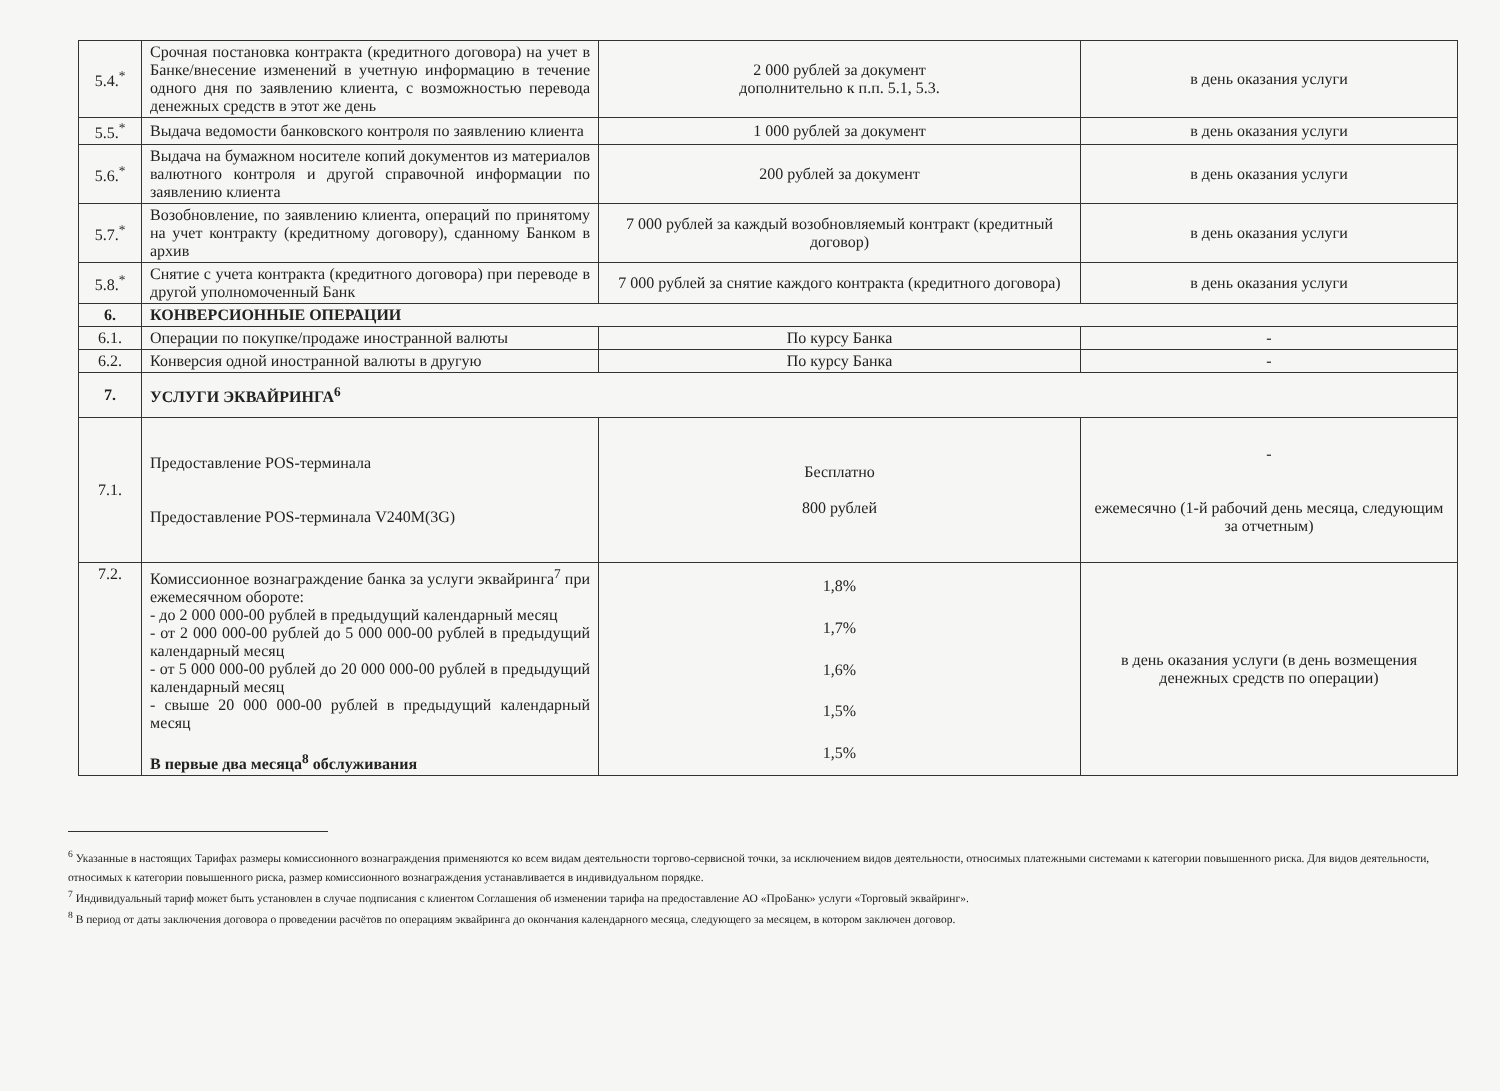| 5.4.<sup>*</sup> | Срочная постановка контракта (кредитного договора) на учет в Банке/внесение изменений в учетную информацию в течение одного дня по заявлению клиента, с возможностью перевода денежных средств в этот же день | 2 000 рублей за документ дополнительно к п.п. 5.1, 5.3. | в день оказания услуги |
| 5.5.<sup>*</sup> | Выдача ведомости банковского контроля по заявлению клиента | 1 000 рублей за документ | в день оказания услуги |
| 5.6.<sup>*</sup> | Выдача на бумажном носителе копий документов из материалов валютного контроля и другой справочной информации по заявлению клиента | 200 рублей за документ | в день оказания услуги |
| 5.7.<sup>*</sup> | Возобновление, по заявлению клиента, операций по принятому на учет контракту (кредитному договору), сданному Банком в архив | 7 000 рублей за каждый возобновляемый контракт (кредитный договор) | в день оказания услуги |
| 5.8.<sup>*</sup> | Снятие с учета контракта (кредитного договора) при переводе в другой уполномоченный Банк | 7 000 рублей за снятие каждого контракта (кредитного договора) | в день оказания услуги |
| 6. | КОНВЕРСИОННЫЕ ОПЕРАЦИИ | | |
| 6.1. | Операции по покупке/продаже иностранной валюты | По курсу Банка | - |
| 6.2. | Конверсия одной иностранной валюты в другую | По курсу Банка | - |
| 7. | УСЛУГИ ЭКВАЙРИНГА<sup>6</sup> | | |
| 7.1. | Предоставление POS-терминала Предоставление POS-терминала V240M(3G) | Бесплатно 800 рублей | - ежемесячно (1-й рабочий день месяца, следующим за отчетным) |
| 7.2. | Комиссионное вознаграждение банка за услуги эквайринга<sup>7</sup> при ежемесячном обороте: - до 2 000 000-00 рублей в предыдущий календарный месяц - от 2 000 000-00 рублей до 5 000 000-00 рублей в предыдущий календарный месяц - от 5 000 000-00 рублей до 20 000 000-00 рублей в предыдущий календарный месяц - свыше 20 000 000-00 рублей в предыдущий календарный месяц В первые два месяца<sup>8</sup> обслуживания | 1,8% 1,7% 1,6% 1,5% 1,5% | в день оказания услуги (в день возмещения денежных средств по операции) |
<sup>6</sup> Указанные в настоящих Тарифах размеры комиссионного вознаграждения применяются ко всем видам деятельности торгово-сервисной точки, за исключением видов деятельности, относимых платежными системами к категории повышенного риска. Для видов деятельности, относимых к категории повышенного риска, размер комиссионного вознаграждения устанавливается в индивидуальном порядке.
<sup>7</sup> Индивидуальный тариф может быть установлен в случае подписания с клиентом Соглашения об изменении тарифа на предоставление АО «ПроБанк» услуги «Торговый эквайринг».
<sup>8</sup> В период от даты заключения договора о проведении расчётов по операциям эквайринга до окончания календарного месяца, следующего за месяцем, в котором заключен договор.